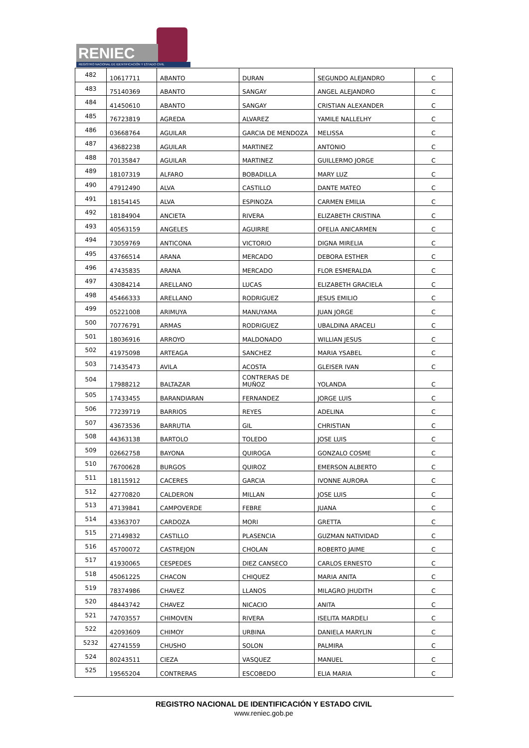RENIEC
REGISTRO NACIONAL DE IDENTIFICACIÓN Y ESTADO CIVIL
| 482 | 10617711 | ABANTO | DURAN | SEGUNDO ALEJANDRO | C |
| 483 | 75140369 | ABANTO | SANGAY | ANGEL ALEJANDRO | C |
| 484 | 41450610 | ABANTO | SANGAY | CRISTIAN ALEXANDER | C |
| 485 | 76723819 | AGREDA | ALVAREZ | YAMILE NALLELHY | C |
| 486 | 03668764 | AGUILAR | GARCIA DE MENDOZA | MELISSA | C |
| 487 | 43682238 | AGUILAR | MARTINEZ | ANTONIO | C |
| 488 | 70135847 | AGUILAR | MARTINEZ | GUILLERMO JORGE | C |
| 489 | 18107319 | ALFARO | BOBADILLA | MARY LUZ | C |
| 490 | 47912490 | ALVA | CASTILLO | DANTE MATEO | C |
| 491 | 18154145 | ALVA | ESPINOZA | CARMEN EMILIA | C |
| 492 | 18184904 | ANCIETA | RIVERA | ELIZABETH CRISTINA | C |
| 493 | 40563159 | ANGELES | AGUIRRE | OFELIA ANICARMEN | C |
| 494 | 73059769 | ANTICONA | VICTORIO | DIGNA MIRELIA | C |
| 495 | 43766514 | ARANA | MERCADO | DEBORA ESTHER | C |
| 496 | 47435835 | ARANA | MERCADO | FLOR ESMERALDA | C |
| 497 | 43084214 | ARELLANO | LUCAS | ELIZABETH GRACIELA | C |
| 498 | 45466333 | ARELLANO | RODRIGUEZ | JESUS EMILIO | C |
| 499 | 05221008 | ARIMUYA | MANUYAMA | JUAN JORGE | C |
| 500 | 70776791 | ARMAS | RODRIGUEZ | UBALDINA ARACELI | C |
| 501 | 18036916 | ARROYO | MALDONADO | WILLIAN JESUS | C |
| 502 | 41975098 | ARTEAGA | SANCHEZ | MARIA YSABEL | C |
| 503 | 71435473 | AVILA | ACOSTA | GLEISER IVAN | C |
| 504 | 17988212 | BALTAZAR | CONTRERAS DE MUÑOZ | YOLANDA | C |
| 505 | 17433455 | BARANDIARAN | FERNANDEZ | JORGE LUIS | C |
| 506 | 77239719 | BARRIOS | REYES | ADELINA | C |
| 507 | 43673536 | BARRUTIA | GIL | CHRISTIAN | C |
| 508 | 44363138 | BARTOLO | TOLEDO | JOSE LUIS | C |
| 509 | 02662758 | BAYONA | QUIROGA | GONZALO COSME | C |
| 510 | 76700628 | BURGOS | QUIROZ | EMERSON ALBERTO | C |
| 511 | 18115912 | CACERES | GARCIA | IVONNE AURORA | C |
| 512 | 42770820 | CALDERON | MILLAN | JOSE LUIS | C |
| 513 | 47139841 | CAMPOVERDE | FEBRE | JUANA | C |
| 514 | 43363707 | CARDOZA | MORI | GRETTA | C |
| 515 | 27149832 | CASTILLO | PLASENCIA | GUZMAN NATIVIDAD | C |
| 516 | 45700072 | CASTREJON | CHOLAN | ROBERTO JAIME | C |
| 517 | 41930065 | CESPEDES | DIEZ CANSECO | CARLOS ERNESTO | C |
| 518 | 45061225 | CHACON | CHIQUEZ | MARIA ANITA | C |
| 519 | 78374986 | CHAVEZ | LLANOS | MILAGRO JHUDITH | C |
| 520 | 48443742 | CHAVEZ | NICACIO | ANITA | C |
| 521 | 74703557 | CHIMOVEN | RIVERA | ISELITA MARDELI | C |
| 522 | 42093609 | CHIMOY | URBINA | DANIELA MARYLIN | C |
| 5232 | 42741559 | CHUSHO | SOLON | PALMIRA | C |
| 524 | 80243511 | CIEZA | VASQUEZ | MANUEL | C |
| 525 | 19565204 | CONTRERAS | ESCOBEDO | ELIA MARIA | C |
REGISTRO NACIONAL DE IDENTIFICACIÓN Y ESTADO CIVIL
www.reniec.gob.pe